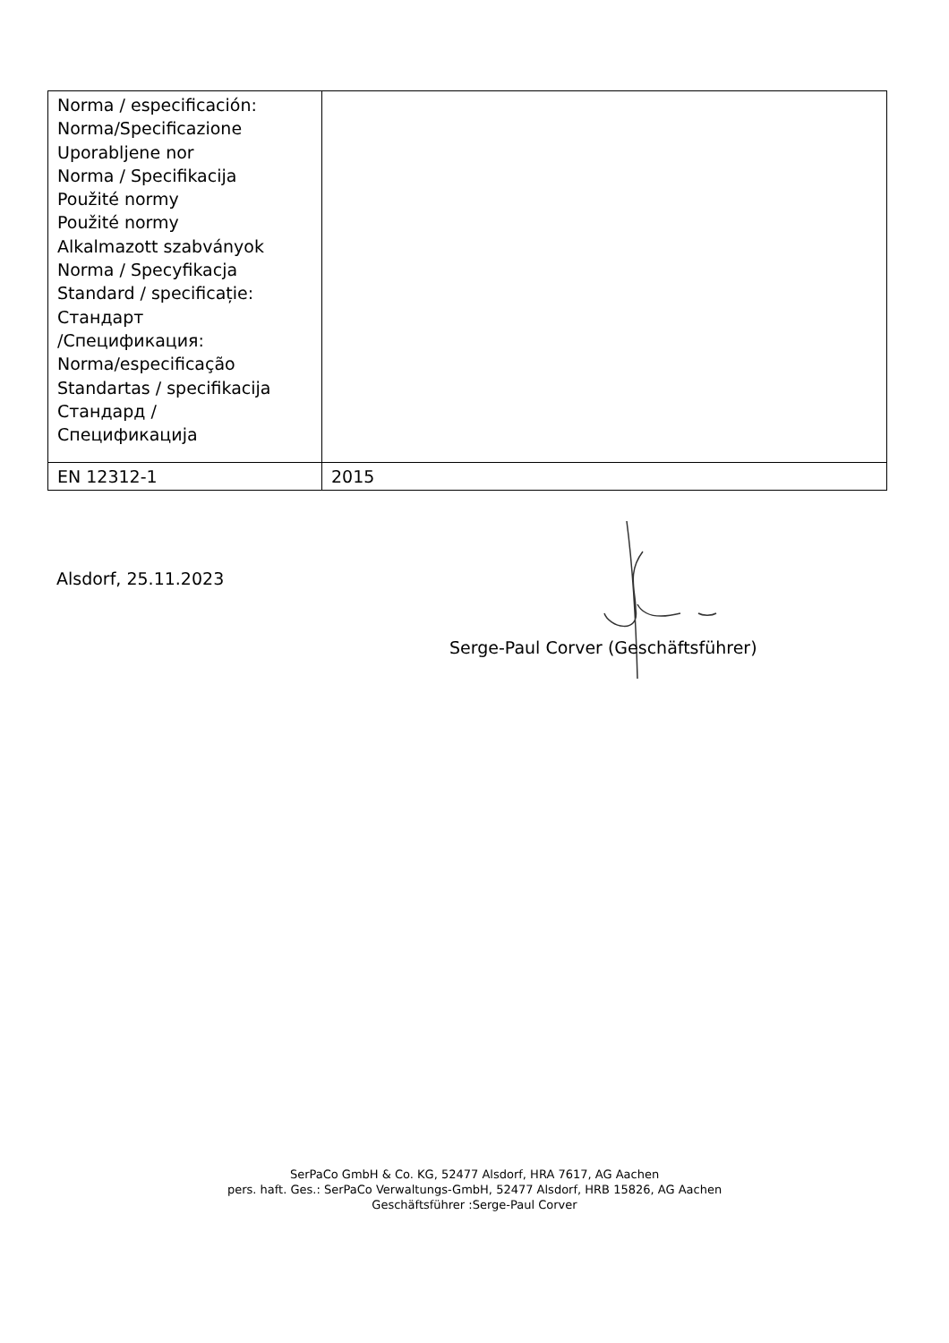| Norma / especificación: Norma/Specificazione Uporabljene nor Norma / Specifikacija Použité normy Použité normy Alkalmazott szabványok Norma / Specyfikacja Standard / specificație: Стандарт /Спецификация: Norma/especificação Standartas / specifikacija Стандард / Спецификација | |
| EN 12312-1 | 2015 |
Alsdorf, 25.11.2023
Serge-Paul Corver (Geschäftsführer)
SerPaCo GmbH & Co. KG, 52477 Alsdorf, HRA 7617, AG Aachen
pers. haft. Ges.: SerPaCo Verwaltungs-GmbH, 52477 Alsdorf, HRB 15826, AG Aachen
Geschäftsführer :Serge-Paul Corver